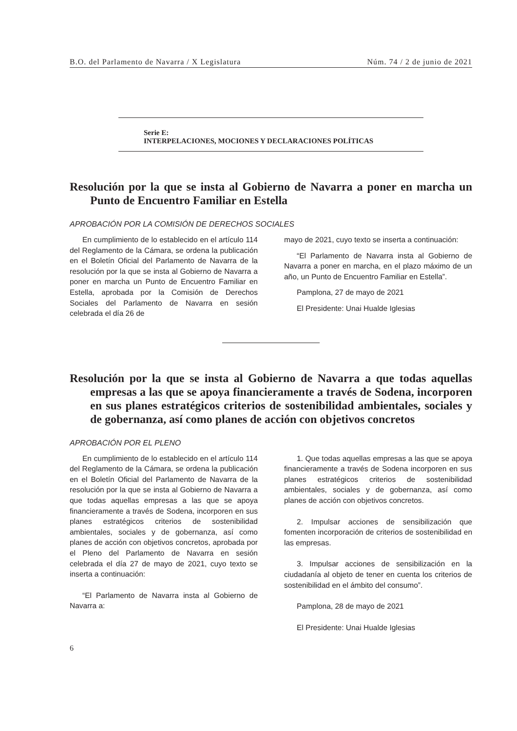B.O. del Parlamento de Navarra / X Legislatura Núm. 74 / 2 de junio de 2021
Serie E:
INTERPELACIONES, MOCIONES Y DECLARACIONES POLÍTICAS
Resolución por la que se insta al Gobierno de Navarra a poner en marcha un Punto de Encuentro Familiar en Estella
APROBACIÓN POR LA COMISIÓN DE DERECHOS SOCIALES
En cumplimiento de lo establecido en el artículo 114 del Reglamento de la Cámara, se ordena la publicación en el Boletín Oficial del Parlamento de Navarra de la resolución por la que se insta al Gobierno de Navarra a poner en marcha un Punto de Encuentro Familiar en Estella, aprobada por la Comisión de Derechos Sociales del Parlamento de Navarra en sesión celebrada el día 26 de
mayo de 2021, cuyo texto se inserta a continuación:
“El Parlamento de Navarra insta al Gobierno de Navarra a poner en marcha, en el plazo máximo de un año, un Punto de Encuentro Familiar en Estella”.
Pamplona, 27 de mayo de 2021
El Presidente: Unai Hualde Iglesias
Resolución por la que se insta al Gobierno de Navarra a que todas aquellas empresas a las que se apoya financieramente a través de Sodena, incorporen en sus planes estratégicos criterios de sostenibilidad ambientales, sociales y de gobernanza, así como planes de acción con objetivos concretos
APROBACIÓN POR EL PLENO
En cumplimiento de lo establecido en el artículo 114 del Reglamento de la Cámara, se ordena la publicación en el Boletín Oficial del Parlamento de Navarra de la resolución por la que se insta al Gobierno de Navarra a que todas aquellas empresas a las que se apoya financieramente a través de Sodena, incorporen en sus planes estratégicos criterios de sostenibilidad ambientales, sociales y de gobernanza, así como planes de acción con objetivos concretos, aprobada por el Pleno del Parlamento de Navarra en sesión celebrada el día 27 de mayo de 2021, cuyo texto se inserta a continuación:
“El Parlamento de Navarra insta al Gobierno de Navarra a:
1. Que todas aquellas empresas a las que se apoya financieramente a través de Sodena incorporen en sus planes estratégicos criterios de sostenibilidad ambientales, sociales y de gobernanza, así como planes de acción con objetivos concretos.
2. Impulsar acciones de sensibilización que fomenten incorporación de criterios de sostenibilidad en las empresas.
3. Impulsar acciones de sensibilización en la ciudadanía al objeto de tener en cuenta los criterios de sostenibilidad en el ámbito del consumo”.
Pamplona, 28 de mayo de 2021
El Presidente: Unai Hualde Iglesias
6